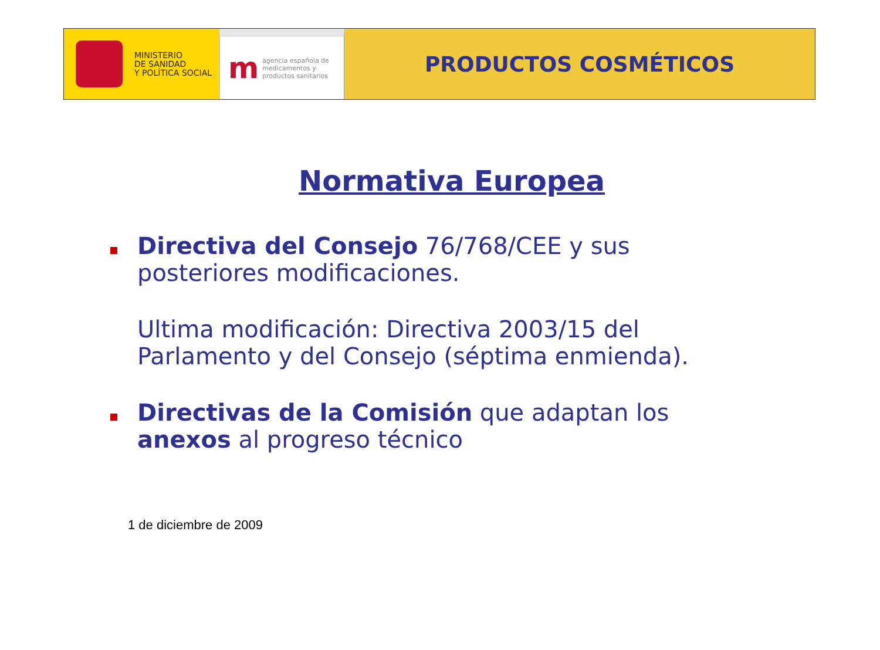MINISTERIO
DE SANIDAD
Y POLÍTICA SOCIAL
m
agencia española de
medicamentos y
productos sanitarios
PRODUCTOS COSMÉTICOS
Normativa Europea
Directiva del Consejo 76/768/CEE y sus posteriores modificaciones.
Ultima modificación: Directiva 2003/15 del Parlamento y del Consejo (séptima enmienda).
Directivas de la Comisión que adaptan los anexos al progreso técnico
1 de diciembre de 2009